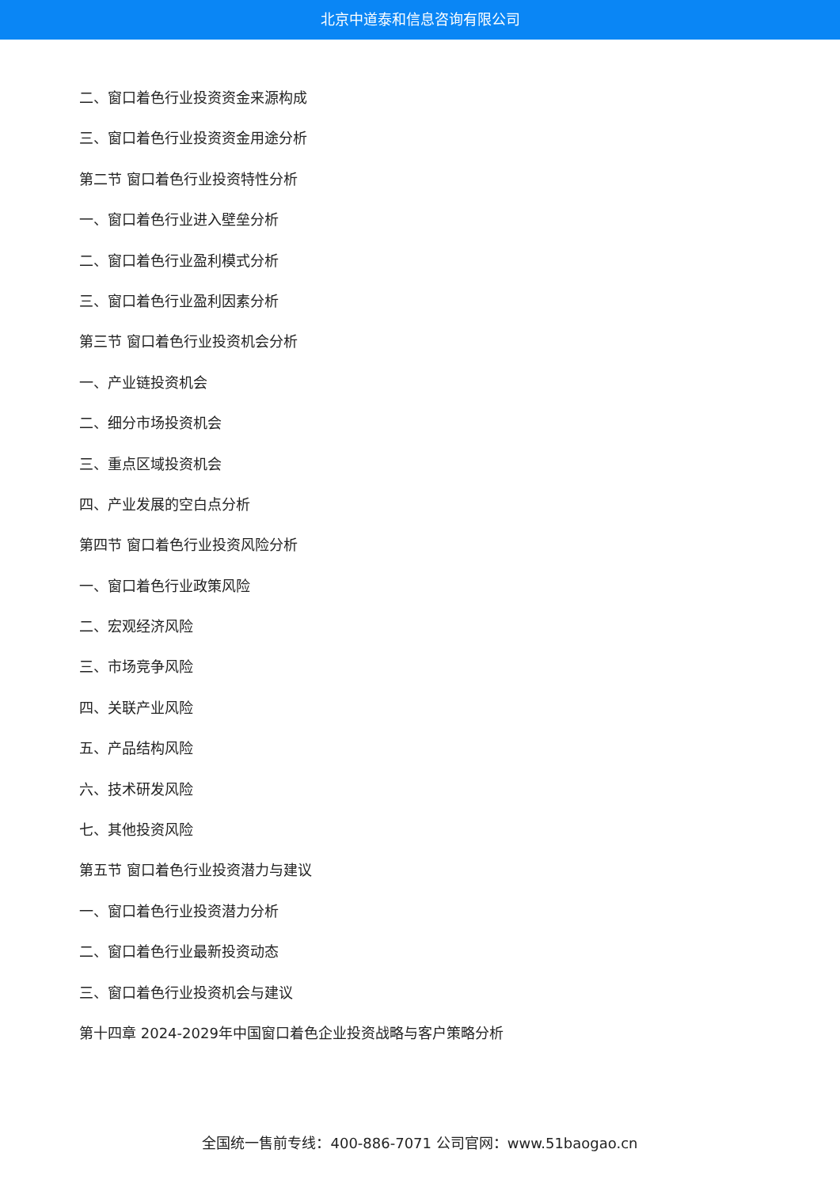北京中道泰和信息咨询有限公司
二、窗口着色行业投资资金来源构成
三、窗口着色行业投资资金用途分析
第二节 窗口着色行业投资特性分析
一、窗口着色行业进入壁垒分析
二、窗口着色行业盈利模式分析
三、窗口着色行业盈利因素分析
第三节 窗口着色行业投资机会分析
一、产业链投资机会
二、细分市场投资机会
三、重点区域投资机会
四、产业发展的空白点分析
第四节 窗口着色行业投资风险分析
一、窗口着色行业政策风险
二、宏观经济风险
三、市场竞争风险
四、关联产业风险
五、产品结构风险
六、技术研发风险
七、其他投资风险
第五节 窗口着色行业投资潜力与建议
一、窗口着色行业投资潜力分析
二、窗口着色行业最新投资动态
三、窗口着色行业投资机会与建议
第十四章 2024-2029年中国窗口着色企业投资战略与客户策略分析
全国统一售前专线：400-886-7071 公司官网：www.51baogao.cn